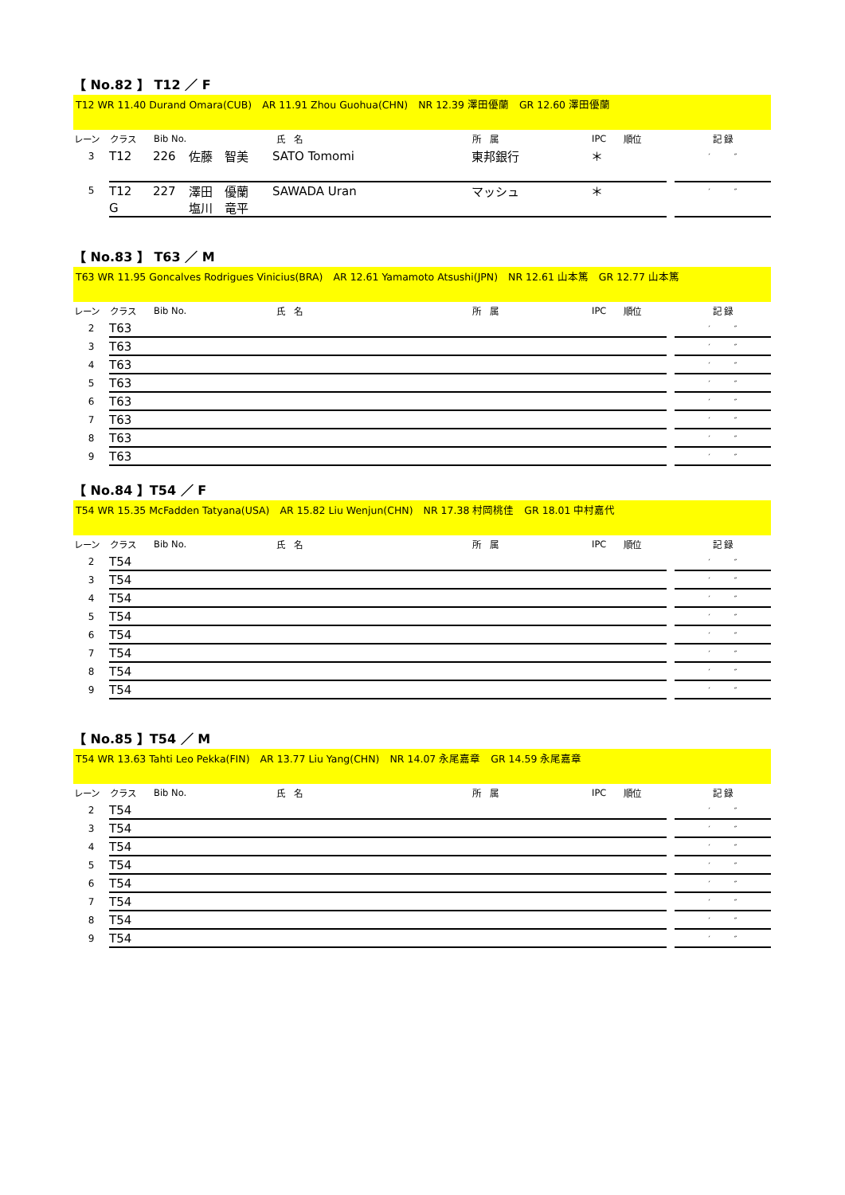【 No.82 】 T12 ／ F
T12 WR 11.40 Durand Omara(CUB)　AR 11.91 Zhou Guohua(CHN)　NR 12.39 澤田優蘭　GR 12.60 澤田優蘭
| レーン | クラス | Bib No. | 氏 名 | | 所 属 | IPC | 順位 | | 記 録 |
| --- | --- | --- | --- | --- | --- | --- | --- | --- | --- |
| 3 | T12 | 226 | 佐藤 智美 | SATO Tomomi | 東邦銀行 | ＊ | | | ′ ″ |
| 5 | T12 | 227 | 澤田 優蘭 | SAWADA Uran | マッシュ | ＊ | | | ′ ″ |
| | G | | 塩川 竜平 | | | | | | |
【 No.83 】 T63 ／ M
T63 WR 11.95 Goncalves Rodrigues Vinicius(BRA)　AR 12.61 Yamamoto Atsushi(JPN)　NR 12.61 山本篤　GR 12.77 山本篤
| レーン | クラス | Bib No. | 氏 名 | 所 属 | IPC | 順位 | | 記 録 |
| --- | --- | --- | --- | --- | --- | --- | --- | --- |
| 2 | T63 | | | | | | | ′ ″ |
| 3 | T63 | | | | | | | ′ ″ |
| 4 | T63 | | | | | | | ′ ″ |
| 5 | T63 | | | | | | | ′ ″ |
| 6 | T63 | | | | | | | ′ ″ |
| 7 | T63 | | | | | | | ′ ″ |
| 8 | T63 | | | | | | | ′ ″ |
| 9 | T63 | | | | | | | ′ ″ |
【 No.84 】T54 ／ F
T54 WR 15.35 McFadden Tatyana(USA)　AR 15.82 Liu Wenjun(CHN)　NR 17.38 村岡桃佳　GR 18.01 中村嘉代
| レーン | クラス | Bib No. | 氏 名 | 所 属 | IPC | 順位 | | 記 録 |
| --- | --- | --- | --- | --- | --- | --- | --- | --- |
| 2 | T54 | | | | | | | ′ ″ |
| 3 | T54 | | | | | | | ′ ″ |
| 4 | T54 | | | | | | | ′ ″ |
| 5 | T54 | | | | | | | ′ ″ |
| 6 | T54 | | | | | | | ′ ″ |
| 7 | T54 | | | | | | | ′ ″ |
| 8 | T54 | | | | | | | ′ ″ |
| 9 | T54 | | | | | | | ′ ″ |
【 No.85 】T54 ／ M
T54 WR 13.63 Tahti Leo Pekka(FIN)　AR 13.77 Liu Yang(CHN)　NR 14.07 永尾嘉章　GR 14.59 永尾嘉章
| レーン | クラス | Bib No. | 氏 名 | 所 属 | IPC | 順位 | | 記 録 |
| --- | --- | --- | --- | --- | --- | --- | --- | --- |
| 2 | T54 | | | | | | | ′ ″ |
| 3 | T54 | | | | | | | ′ ″ |
| 4 | T54 | | | | | | | ′ ″ |
| 5 | T54 | | | | | | | ′ ″ |
| 6 | T54 | | | | | | | ′ ″ |
| 7 | T54 | | | | | | | ′ ″ |
| 8 | T54 | | | | | | | ′ ″ |
| 9 | T54 | | | | | | | ′ ″ |